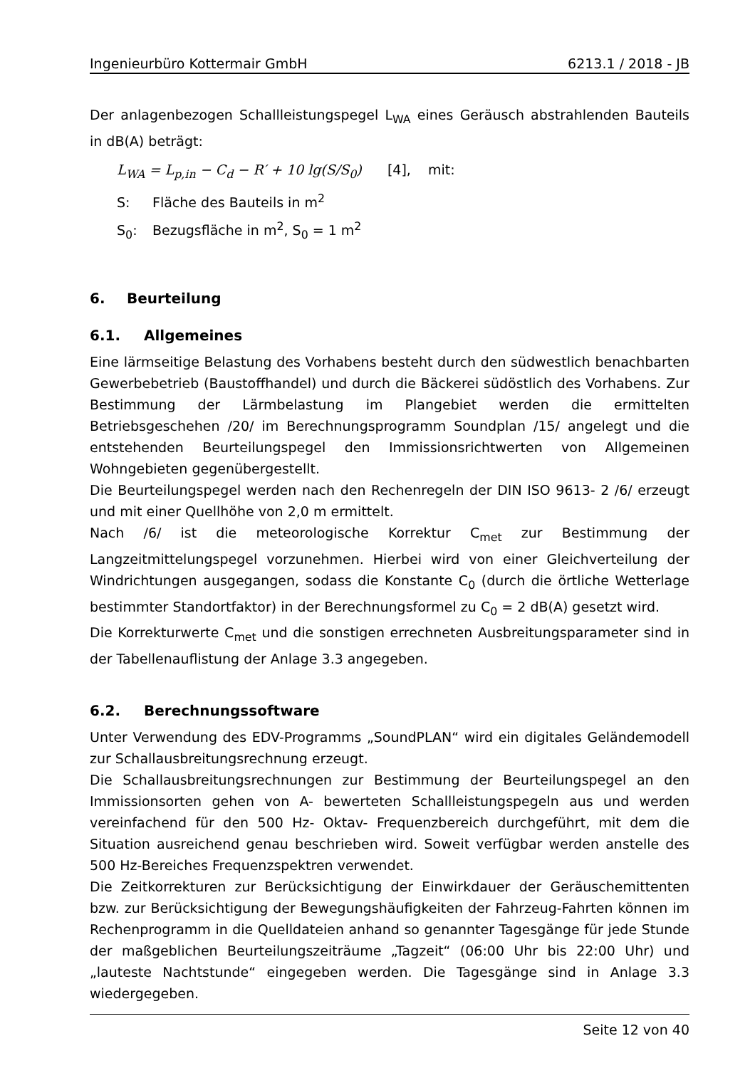Ingenieurbüro Kottermair GmbH 6213.1 / 2018 - JB
Der anlagenbezogen Schallleistungspegel L<sub>WA</sub> eines Geräusch abstrahlenden Bauteils in dB(A) beträgt:
L<sub>WA</sub> = L<sub>p,in</sub> − C<sub>d</sub> − R′ + 10 lg(S/S<sub>0</sub>) [4], mit:
S: Fläche des Bauteils in m<sup>2</sup>
S<sub>0</sub>: Bezugsfläche in m<sup>2</sup>, S<sub>0</sub> = 1 m<sup>2</sup>
6. Beurteilung
6.1. Allgemeines
Eine lärmseitige Belastung des Vorhabens besteht durch den südwestlich benachbarten Gewerbebetrieb (Baustoffhandel) und durch die Bäckerei südöstlich des Vorhabens. Zur Bestimmung der Lärmbelastung im Plangebiet werden die ermittelten Betriebsgeschehen /20/ im Berechnungsprogramm Soundplan /15/ angelegt und die entstehenden Beurteilungspegel den Immissionsrichtwerten von Allgemeinen Wohngebieten gegenübergestellt.
Die Beurteilungspegel werden nach den Rechenregeln der DIN ISO 9613- 2 /6/ erzeugt und mit einer Quellhöhe von 2,0 m ermittelt.
Nach /6/ ist die meteorologische Korrektur C<sub>met</sub> zur Bestimmung der Langzeitmittelungspegel vorzunehmen. Hierbei wird von einer Gleichverteilung der Windrichtungen ausgegangen, sodass die Konstante C<sub>0</sub> (durch die örtliche Wetterlage bestimmter Standortfaktor) in der Berechnungsformel zu C<sub>0</sub> = 2 dB(A) gesetzt wird.
Die Korrekturwerte C<sub>met</sub> und die sonstigen errechneten Ausbreitungsparameter sind in der Tabellenauflistung der Anlage 3.3 angegeben.
6.2. Berechnungssoftware
Unter Verwendung des EDV-Programms „SoundPLAN“ wird ein digitales Geländemodell zur Schallausbreitungsrechnung erzeugt.
Die Schallausbreitungsrechnungen zur Bestimmung der Beurteilungspegel an den Immissionsorten gehen von A- bewerteten Schallleistungspegeln aus und werden vereinfachend für den 500 Hz- Oktav- Frequenzbereich durchgeführt, mit dem die Situation ausreichend genau beschrieben wird. Soweit verfügbar werden anstelle des 500 Hz-Bereiches Frequenzspektren verwendet.
Die Zeitkorrekturen zur Berücksichtigung der Einwirkdauer der Geräuschemittenten bzw. zur Berücksichtigung der Bewegungshäufigkeiten der Fahrzeug-Fahrten können im Rechenprogramm in die Quelldateien anhand so genannter Tagesgänge für jede Stunde der maßgeblichen Beurteilungszeiträume „Tagzeit“ (06:00 Uhr bis 22:00 Uhr) und „lauteste Nachtstunde“ eingegeben werden. Die Tagesgänge sind in Anlage 3.3 wiedergegeben.
Seite 12 von 40